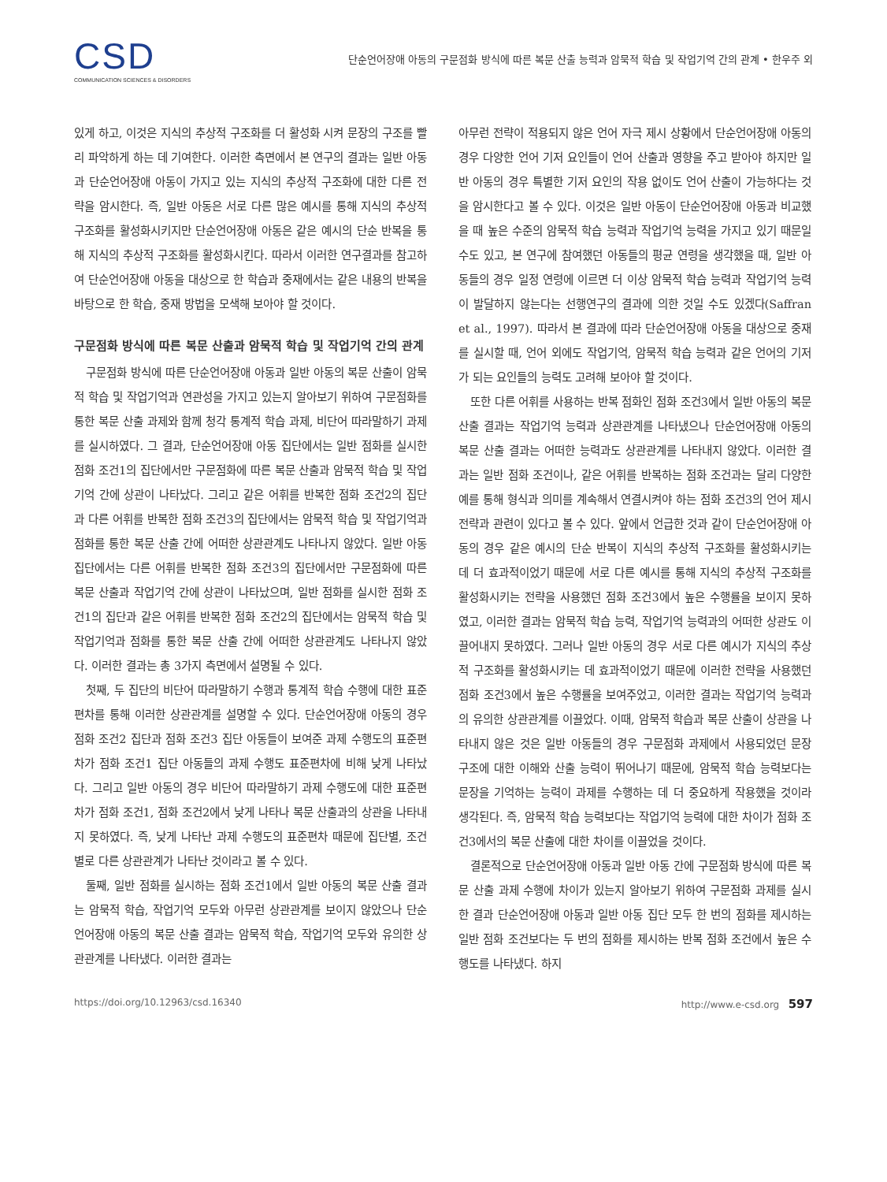CSD
COMMUNICATION SCIENCES & DISORDERS
단순언어장애 아동의 구문점화 방식에 따른 복문 산출 능력과 암묵적 학습 및 작업기억 간의 관계 • 한우주 외
있게 하고, 이것은 지식의 추상적 구조화를 더 활성화 시켜 문장의 구조를 빨리 파악하게 하는 데 기여한다. 이러한 측면에서 본 연구의 결과는 일반 아동과 단순언어장애 아동이 가지고 있는 지식의 추상적 구조화에 대한 다른 전략을 암시한다. 즉, 일반 아동은 서로 다른 많은 예시를 통해 지식의 추상적 구조화를 활성화시키지만 단순언어장애 아동은 같은 예시의 단순 반복을 통해 지식의 추상적 구조화를 활성화시킨다. 따라서 이러한 연구결과를 참고하여 단순언어장애 아동을 대상으로 한 학습과 중재에서는 같은 내용의 반복을 바탕으로 한 학습, 중재 방법을 모색해 보아야 할 것이다.
구문점화 방식에 따른 복문 산출과 암묵적 학습 및 작업기억 간의 관계
구문점화 방식에 따른 단순언어장애 아동과 일반 아동의 복문 산출이 암묵적 학습 및 작업기억과 연관성을 가지고 있는지 알아보기 위하여 구문점화를 통한 복문 산출 과제와 함께 청각 통계적 학습 과제, 비단어 따라말하기 과제를 실시하였다. 그 결과, 단순언어장애 아동 집단에서는 일반 점화를 실시한 점화 조건1의 집단에서만 구문점화에 따른 복문 산출과 암묵적 학습 및 작업기억 간에 상관이 나타났다. 그리고 같은 어휘를 반복한 점화 조건2의 집단과 다른 어휘를 반복한 점화 조건3의 집단에서는 암묵적 학습 및 작업기억과 점화를 통한 복문 산출 간에 어떠한 상관관계도 나타나지 않았다. 일반 아동 집단에서는 다른 어휘를 반복한 점화 조건3의 집단에서만 구문점화에 따른 복문 산출과 작업기억 간에 상관이 나타났으며, 일반 점화를 실시한 점화 조건1의 집단과 같은 어휘를 반복한 점화 조건2의 집단에서는 암묵적 학습 및 작업기억과 점화를 통한 복문 산출 간에 어떠한 상관관계도 나타나지 않았다. 이러한 결과는 총 3가지 측면에서 설명될 수 있다.
첫째, 두 집단의 비단어 따라말하기 수행과 통계적 학습 수행에 대한 표준편차를 통해 이러한 상관관계를 설명할 수 있다. 단순언어장애 아동의 경우 점화 조건2 집단과 점화 조건3 집단 아동들이 보여준 과제 수행도의 표준편차가 점화 조건1 집단 아동들의 과제 수행도 표준편차에 비해 낮게 나타났다. 그리고 일반 아동의 경우 비단어 따라말하기 과제 수행도에 대한 표준편차가 점화 조건1, 점화 조건2에서 낮게 나타나 복문 산출과의 상관을 나타내지 못하였다. 즉, 낮게 나타난 과제 수행도의 표준편차 때문에 집단별, 조건별로 다른 상관관계가 나타난 것이라고 볼 수 있다.
둘째, 일반 점화를 실시하는 점화 조건1에서 일반 아동의 복문 산출 결과는 암묵적 학습, 작업기억 모두와 아무런 상관관계를 보이지 않았으나 단순언어장애 아동의 복문 산출 결과는 암묵적 학습, 작업기억 모두와 유의한 상관관계를 나타냈다. 이러한 결과는
아무런 전략이 적용되지 않은 언어 자극 제시 상황에서 단순언어장애 아동의 경우 다양한 언어 기저 요인들이 언어 산출과 영향을 주고 받아야 하지만 일반 아동의 경우 특별한 기저 요인의 작용 없이도 언어 산출이 가능하다는 것을 암시한다고 볼 수 있다. 이것은 일반 아동이 단순언어장애 아동과 비교했을 때 높은 수준의 암묵적 학습 능력과 작업기억 능력을 가지고 있기 때문일 수도 있고, 본 연구에 참여했던 아동들의 평균 연령을 생각했을 때, 일반 아동들의 경우 일정 연령에 이르면 더 이상 암묵적 학습 능력과 작업기억 능력이 발달하지 않는다는 선행연구의 결과에 의한 것일 수도 있겠다(Saffran et al., 1997). 따라서 본 결과에 따라 단순언어장애 아동을 대상으로 중재를 실시할 때, 언어 외에도 작업기억, 암묵적 학습 능력과 같은 언어의 기저가 되는 요인들의 능력도 고려해 보아야 할 것이다.
또한 다른 어휘를 사용하는 반복 점화인 점화 조건3에서 일반 아동의 복문 산출 결과는 작업기억 능력과 상관관계를 나타냈으나 단순언어장애 아동의 복문 산출 결과는 어떠한 능력과도 상관관계를 나타내지 않았다. 이러한 결과는 일반 점화 조건이나, 같은 어휘를 반복하는 점화 조건과는 달리 다양한 예를 통해 형식과 의미를 계속해서 연결시켜야 하는 점화 조건3의 언어 제시 전략과 관련이 있다고 볼 수 있다. 앞에서 언급한 것과 같이 단순언어장애 아동의 경우 같은 예시의 단순 반복이 지식의 추상적 구조화를 활성화시키는 데 더 효과적이었기 때문에 서로 다른 예시를 통해 지식의 추상적 구조화를 활성화시키는 전략을 사용했던 점화 조건3에서 높은 수행률을 보이지 못하였고, 이러한 결과는 암묵적 학습 능력, 작업기억 능력과의 어떠한 상관도 이끌어내지 못하였다. 그러나 일반 아동의 경우 서로 다른 예시가 지식의 추상적 구조화를 활성화시키는 데 효과적이었기 때문에 이러한 전략을 사용했던 점화 조건3에서 높은 수행률을 보여주었고, 이러한 결과는 작업기억 능력과의 유의한 상관관계를 이끌었다. 이때, 암묵적 학습과 복문 산출이 상관을 나타내지 않은 것은 일반 아동들의 경우 구문점화 과제에서 사용되었던 문장 구조에 대한 이해와 산출 능력이 뛰어나기 때문에, 암묵적 학습 능력보다는 문장을 기억하는 능력이 과제를 수행하는 데 더 중요하게 작용했을 것이라 생각된다. 즉, 암묵적 학습 능력보다는 작업기억 능력에 대한 차이가 점화 조건3에서의 복문 산출에 대한 차이를 이끌었을 것이다.
결론적으로 단순언어장애 아동과 일반 아동 간에 구문점화 방식에 따른 복문 산출 과제 수행에 차이가 있는지 알아보기 위하여 구문점화 과제를 실시한 결과 단순언어장애 아동과 일반 아동 집단 모두 한 번의 점화를 제시하는 일반 점화 조건보다는 두 번의 점화를 제시하는 반복 점화 조건에서 높은 수행도를 나타냈다. 하지
https://doi.org/10.12963/csd.16340 http://www.e-csd.org 597